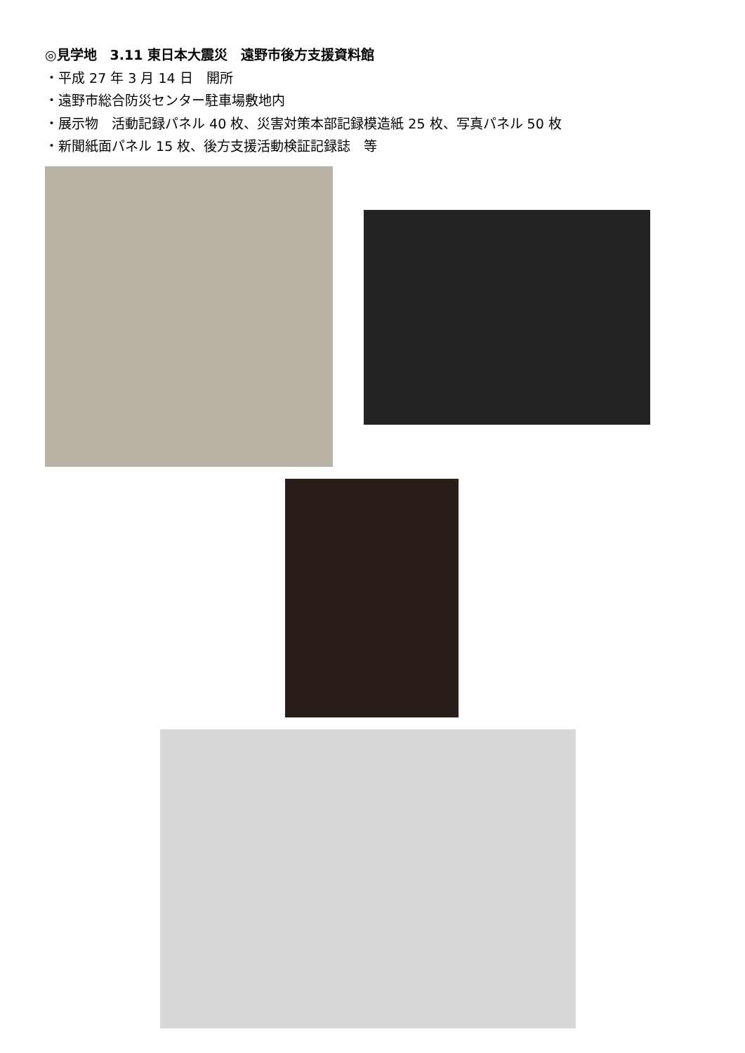◎見学地　3.11 東日本大震災　遠野市後方支援資料館
・平成 27 年 3 月 14 日　開所
・遠野市総合防災センター駐車場敷地内
・展示物　活動記録パネル 40 枚、災害対策本部記録模造紙 25 枚、写真パネル 50 枚
・新聞紙面パネル 15 枚、後方支援活動検証記録誌　等